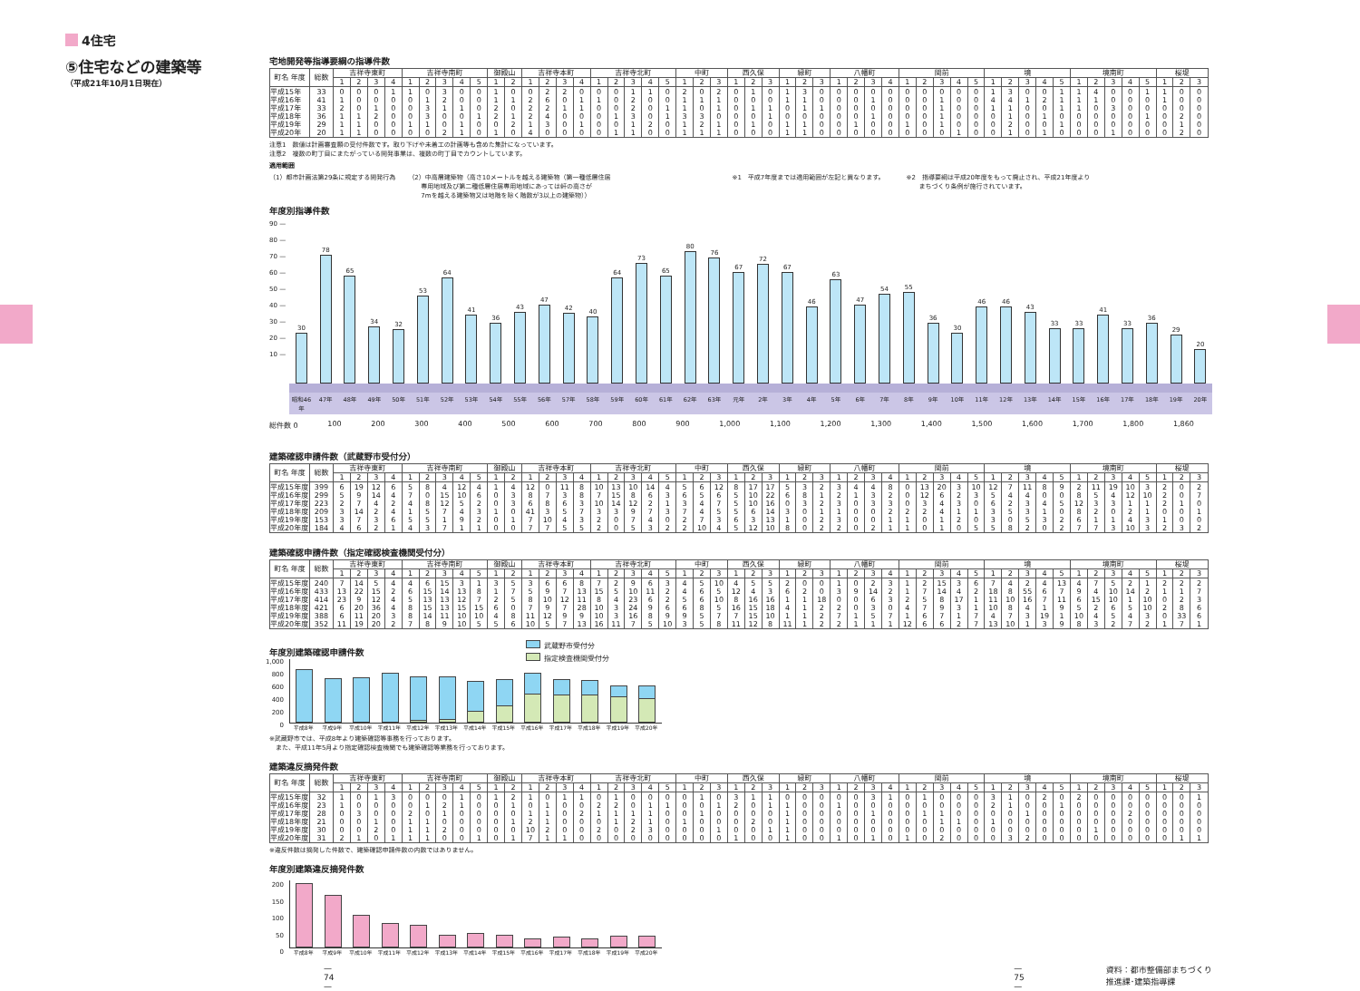4住宅
⑤住宅などの建築等
（平成21年10月1日現在）
宅地開発等指導要綱の指導件数
| 町名 年度 | 総数 | 吉祥寺東町 | | | | 吉祥寺南町 | | | | | 御殿山 | | 吉祥寺本町 | | | | 吉祥寺北町 | | | | | 中町 | | | 西久保 | | | 緑町 | | | 八幡町 | | | | 関前 | | | | | 境 | | | | | 境南町 | | | | | 桜堤 | | |
| --- | --- | --- | --- | --- | --- | --- | --- | --- | --- | --- | --- | --- | --- | --- | --- | --- | --- | --- | --- | --- | --- | --- | --- | --- | --- | --- | --- | --- | --- | --- | --- | --- | --- | --- | --- | --- | --- | --- | --- | --- | --- | --- | --- | --- | --- | --- | --- | --- | --- | --- | --- | --- |
| | | 1 | 2 | 3 | 4 | 1 | 2 | 3 | 4 | 5 | 1 | 2 | 1 | 2 | 3 | 4 | 1 | 2 | 3 | 4 | 5 | 1 | 2 | 3 | 1 | 2 | 3 | 1 | 2 | 3 | 1 | 2 | 3 | 4 | 1 | 2 | 3 | 4 | 5 | 1 | 2 | 3 | 4 | 5 | 1 | 2 | 3 | 4 | 5 | 1 | 2 | 3 |
| 平成15年 | 33 | 0 | 0 | 0 | 1 | 1 | 0 | 3 | 0 | 0 | 1 | 0 | 0 | 2 | 2 | 0 | 0 | 0 | 1 | 1 | 0 | 2 | 0 | 2 | 0 | 1 | 0 | 1 | 3 | 0 | 0 | 0 | 0 | 0 | 0 | 0 | 0 | 0 | 0 | 1 | 3 | 0 | 0 | 1 | 1 | 4 | 0 | 0 | 1 | 1 | 0 | 0 |
| 平成16年 | 41 | 1 | 0 | 0 | 0 | 0 | 1 | 2 | 0 | 0 | 1 | 1 | 2 | 6 | 0 | 1 | 1 | 0 | 2 | 0 | 0 | 1 | 1 | 1 | 0 | 0 | 0 | 1 | 1 | 0 | 0 | 0 | 1 | 0 | 0 | 0 | 1 | 0 | 0 | 4 | 4 | 1 | 2 | 1 | 1 | 1 | 0 | 0 | 0 | 1 | 0 | 0 |
| 平成17年 | 33 | 2 | 0 | 1 | 0 | 0 | 3 | 1 | 1 | 0 | 2 | 0 | 2 | 2 | 1 | 1 | 0 | 0 | 2 | 0 | 1 | 1 | 0 | 1 | 0 | 1 | 1 | 0 | 1 | 1 | 0 | 0 | 0 | 0 | 0 | 0 | 1 | 0 | 0 | 1 | 1 | 0 | 0 | 1 | 1 | 0 | 3 | 0 | 0 | 0 | 0 | 0 |
| 平成18年 | 36 | 1 | 1 | 2 | 0 | 0 | 3 | 0 | 0 | 1 | 2 | 1 | 2 | 4 | 0 | 0 | 0 | 1 | 3 | 0 | 1 | 3 | 3 | 0 | 0 | 0 | 1 | 0 | 0 | 0 | 0 | 0 | 1 | 0 | 0 | 0 | 1 | 0 | 0 | 0 | 1 | 0 | 1 | 0 | 0 | 0 | 0 | 0 | 1 | 0 | 2 | 0 |
| 平成19年 | 29 | 1 | 1 | 0 | 0 | 1 | 1 | 0 | 1 | 0 | 0 | 2 | 1 | 3 | 0 | 1 | 0 | 0 | 1 | 2 | 0 | 1 | 2 | 1 | 0 | 1 | 0 | 1 | 1 | 0 | 0 | 1 | 0 | 0 | 1 | 0 | 1 | 0 | 0 | 0 | 2 | 0 | 0 | 1 | 0 | 0 | 0 | 0 | 0 | 0 | 1 | 0 |
| 平成20年 | 20 | 1 | 1 | 0 | 0 | 0 | 0 | 2 | 1 | 0 | 1 | 0 | 4 | 0 | 0 | 0 | 0 | 1 | 1 | 0 | 0 | 1 | 1 | 1 | 0 | 0 | 0 | 1 | 1 | 0 | 0 | 0 | 0 | 0 | 0 | 0 | 0 | 1 | 0 | 0 | 1 | 0 | 1 | 0 | 0 | 0 | 1 | 0 | 0 | 0 | 2 | 0 |
注意1　数値は計画審査願の受付件数です。取り下げや未着工の計画等も含めた集計になっています。
注意2　複数の町丁目にまたがっている開発事業は、複数の町丁目でカウントしています。
適用範囲
（1）都市計画法第29条に規定する開発行為
（2）中高層建築物（高さ10メートルを越える建築物（第一種低層住居
　　専用地域及び第二種低層住居専用地域にあっては軒の高さが
　　7mを越える建築物又は地階を除く階数が3以上の建築物））
※1　平成7年度までは適用範囲が左記と異なります。
※2　指導要綱は平成20年度をもって廃止され、平成21年度より
　　まちづくり条例が施行されています。
年度別指導件数
90 —
80 —
70 —
60 —
50 —
40 —
30 —
20 —
10 —
30
78
65
34
32
53
64
41
36
43
47
42
40
64
73
65
80
76
67
72
67
46
63
47
54
55
36
30
46
46
43
33
33
41
33
36
29
20
昭和46年 47年 48年 49年 50年 51年 52年 53年 54年 55年 56年 57年 58年 59年 60年 61年 62年 63年 元年 2年 3年 4年 5年 6年 7年 8年 9年 10年 11年 12年 13年 14年 15年 16年 17年 18年 19年 20年
総件数 0 100 200 300 400 500 600 700 800 900 1,000 1,100 1,200 1,300 1,400 1,500 1,600 1,700 1,800 1,860
建築確認申請件数（武蔵野市受付分）
| 町名 年度 | 総数 | 吉祥寺東町 | | | | 吉祥寺南町 | | | | | 御殿山 | | 吉祥寺本町 | | | | 吉祥寺北町 | | | | | 中町 | | | 西久保 | | | 緑町 | | | 八幡町 | | | | 関前 | | | | | 境 | | | | | 境南町 | | | | | 桜堤 | | |
| --- | --- | --- | --- | --- | --- | --- | --- | --- | --- | --- | --- | --- | --- | --- | --- | --- | --- | --- | --- | --- | --- | --- | --- | --- | --- | --- | --- | --- | --- | --- | --- | --- | --- | --- | --- | --- | --- | --- | --- | --- | --- | --- | --- | --- | --- | --- | --- | --- | --- | --- | --- | --- |
| | | 1 | 2 | 3 | 4 | 1 | 2 | 3 | 4 | 5 | 1 | 2 | 1 | 2 | 3 | 4 | 1 | 2 | 3 | 4 | 5 | 1 | 2 | 3 | 1 | 2 | 3 | 1 | 2 | 3 | 1 | 2 | 3 | 4 | 1 | 2 | 3 | 4 | 5 | 1 | 2 | 3 | 4 | 5 | 1 | 2 | 3 | 4 | 5 | 1 | 2 | 3 |
| 平成15年度 | 399 | 6 | 19 | 12 | 6 | 5 | 8 | 4 | 12 | 4 | 1 | 4 | 12 | 0 | 11 | 8 | 10 | 13 | 10 | 14 | 4 | 5 | 6 | 12 | 8 | 17 | 17 | 5 | 3 | 2 | 3 | 4 | 4 | 8 | 0 | 13 | 20 | 3 | 10 | 12 | 7 | 11 | 8 | 9 | 2 | 11 | 19 | 10 | 3 | 2 | 0 | 2 |
| 平成16年度 | 299 | 5 | 9 | 14 | 4 | 7 | 0 | 15 | 10 | 6 | 0 | 3 | 8 | 7 | 3 | 8 | 7 | 15 | 8 | 6 | 3 | 6 | 5 | 6 | 5 | 10 | 22 | 6 | 8 | 1 | 2 | 1 | 3 | 2 | 0 | 12 | 6 | 2 | 3 | 5 | 4 | 4 | 0 | 0 | 8 | 5 | 4 | 12 | 10 | 2 | 0 | 7 |
| 平成17年度 | 223 | 2 | 7 | 4 | 2 | 4 | 8 | 12 | 5 | 2 | 0 | 3 | 6 | 8 | 6 | 3 | 10 | 14 | 12 | 2 | 1 | 3 | 4 | 7 | 5 | 10 | 16 | 0 | 3 | 2 | 3 | 0 | 3 | 3 | 0 | 3 | 4 | 3 | 0 | 6 | 2 | 3 | 4 | 5 | 12 | 3 | 3 | 1 | 1 | 2 | 1 | 0 |
| 平成18年度 | 209 | 3 | 14 | 2 | 4 | 1 | 5 | 7 | 4 | 3 | 1 | 0 | 41 | 3 | 5 | 7 | 3 | 3 | 9 | 7 | 3 | 7 | 4 | 5 | 5 | 6 | 14 | 3 | 0 | 1 | 1 | 0 | 0 | 2 | 2 | 2 | 4 | 1 | 1 | 3 | 5 | 3 | 1 | 0 | 8 | 2 | 0 | 2 | 1 | 0 | 0 | 1 |
| 平成19年度 | 153 | 3 | 7 | 3 | 6 | 5 | 5 | 1 | 9 | 2 | 0 | 1 | 7 | 10 | 4 | 3 | 2 | 0 | 7 | 4 | 0 | 2 | 7 | 3 | 6 | 3 | 13 | 1 | 0 | 2 | 3 | 0 | 0 | 1 | 1 | 0 | 1 | 2 | 0 | 3 | 0 | 5 | 3 | 2 | 6 | 1 | 1 | 4 | 3 | 1 | 0 | 0 |
| 平成20年度 | 184 | 4 | 6 | 2 | 1 | 4 | 3 | 7 | 1 | 1 | 0 | 0 | 7 | 7 | 5 | 5 | 2 | 0 | 5 | 3 | 2 | 2 | 10 | 4 | 5 | 12 | 10 | 8 | 0 | 2 | 2 | 0 | 2 | 1 | 1 | 0 | 1 | 0 | 5 | 5 | 8 | 2 | 0 | 2 | 7 | 7 | 3 | 10 | 3 | 2 | 3 | 2 |
建築確認申請件数（指定確認検査機関受付分）
| 町名 年度 | 総数 | 吉祥寺東町 | | | | 吉祥寺南町 | | | | | 御殿山 | | 吉祥寺本町 | | | | 吉祥寺北町 | | | | | 中町 | | | 西久保 | | | 緑町 | | | 八幡町 | | | | 関前 | | | | | 境 | | | | | 境南町 | | | | | 桜堤 | | |
| --- | --- | --- | --- | --- | --- | --- | --- | --- | --- | --- | --- | --- | --- | --- | --- | --- | --- | --- | --- | --- | --- | --- | --- | --- | --- | --- | --- | --- | --- | --- | --- | --- | --- | --- | --- | --- | --- | --- | --- | --- | --- | --- | --- | --- | --- | --- | --- | --- | --- | --- | --- | --- |
| | | 1 | 2 | 3 | 4 | 1 | 2 | 3 | 4 | 5 | 1 | 2 | 1 | 2 | 3 | 4 | 1 | 2 | 3 | 4 | 5 | 1 | 2 | 3 | 1 | 2 | 3 | 1 | 2 | 3 | 1 | 2 | 3 | 4 | 1 | 2 | 3 | 4 | 5 | 1 | 2 | 3 | 4 | 5 | 1 | 2 | 3 | 4 | 5 | 1 | 2 | 3 |
| 平成15年度 | 240 | 7 | 14 | 5 | 4 | 4 | 6 | 15 | 3 | 1 | 3 | 5 | 3 | 6 | 6 | 8 | 7 | 2 | 9 | 6 | 3 | 4 | 5 | 10 | 4 | 5 | 5 | 2 | 0 | 0 | 1 | 0 | 2 | 3 | 1 | 2 | 15 | 3 | 6 | 7 | 4 | 2 | 4 | 13 | 4 | 7 | 5 | 2 | 1 | 2 | 2 | 2 |
| 平成16年度 | 433 | 13 | 22 | 15 | 2 | 6 | 15 | 14 | 13 | 8 | 1 | 7 | 5 | 9 | 7 | 13 | 15 | 5 | 10 | 11 | 2 | 4 | 6 | 5 | 12 | 4 | 3 | 6 | 2 | 0 | 3 | 9 | 14 | 2 | 1 | 7 | 14 | 4 | 2 | 18 | 8 | 55 | 6 | 7 | 9 | 4 | 10 | 14 | 2 | 1 | 1 | 7 |
| 平成17年度 | 414 | 23 | 9 | 12 | 4 | 5 | 13 | 13 | 12 | 7 | 2 | 5 | 8 | 10 | 12 | 11 | 8 | 4 | 23 | 6 | 2 | 5 | 6 | 10 | 8 | 16 | 16 | 1 | 1 | 18 | 0 | 0 | 6 | 3 | 2 | 5 | 8 | 17 | 1 | 11 | 10 | 16 | 7 | 11 | 6 | 15 | 10 | 1 | 10 | 0 | 2 | 3 |
| 平成18年度 | 421 | 6 | 20 | 36 | 4 | 8 | 15 | 13 | 15 | 15 | 6 | 0 | 7 | 9 | 7 | 28 | 10 | 3 | 24 | 9 | 6 | 6 | 8 | 5 | 16 | 15 | 18 | 4 | 1 | 2 | 2 | 0 | 3 | 0 | 4 | 7 | 9 | 3 | 1 | 10 | 8 | 4 | 1 | 9 | 5 | 2 | 6 | 5 | 10 | 2 | 8 | 6 |
| 平成19年度 | 388 | 6 | 11 | 20 | 3 | 8 | 14 | 11 | 10 | 10 | 4 | 8 | 11 | 12 | 9 | 9 | 10 | 3 | 16 | 8 | 9 | 9 | 5 | 7 | 7 | 15 | 10 | 1 | 1 | 2 | 7 | 1 | 5 | 7 | 1 | 6 | 7 | 1 | 7 | 4 | 7 | 3 | 19 | 1 | 10 | 4 | 5 | 4 | 3 | 0 | 33 | 6 |
| 平成20年度 | 352 | 11 | 19 | 20 | 2 | 7 | 8 | 9 | 10 | 5 | 5 | 6 | 10 | 5 | 7 | 13 | 16 | 11 | 7 | 5 | 10 | 3 | 5 | 8 | 11 | 12 | 8 | 11 | 1 | 2 | 2 | 1 | 1 | 1 | 12 | 6 | 6 | 2 | 7 | 13 | 10 | 1 | 3 | 9 | 8 | 3 | 2 | 7 | 2 | 1 | 7 | 1 |
年度別建築確認申請件数
1,000
800
600
400
200
0
平成8年 平成9年 平成10年 平成11年 平成12年 平成13年 平成14年 平成15年 平成16年 平成17年 平成18年 平成19年 平成20年
武蔵野市受付分
指定検査機関受付分
※武蔵野市では、平成8年より建築確認等事務を行っております。
　また、平成11年5月より指定確認検査機関でも建築確認等業務を行っております。
建築違反摘発件数
| 町名 年度 | 総数 | 吉祥寺東町 | | | | 吉祥寺南町 | | | | | 御殿山 | | 吉祥寺本町 | | | | 吉祥寺北町 | | | | | 中町 | | | 西久保 | | | 緑町 | | | 八幡町 | | | | 関前 | | | | | 境 | | | | | 境南町 | | | | | 桜堤 | | |
| --- | --- | --- | --- | --- | --- | --- | --- | --- | --- | --- | --- | --- | --- | --- | --- | --- | --- | --- | --- | --- | --- | --- | --- | --- | --- | --- | --- | --- | --- | --- | --- | --- | --- | --- | --- | --- | --- | --- | --- | --- | --- | --- | --- | --- | --- | --- | --- | --- | --- | --- | --- | --- |
| | | 1 | 2 | 3 | 4 | 1 | 2 | 3 | 4 | 5 | 1 | 2 | 1 | 2 | 3 | 4 | 1 | 2 | 3 | 4 | 5 | 1 | 2 | 3 | 1 | 2 | 3 | 1 | 2 | 3 | 1 | 2 | 3 | 4 | 1 | 2 | 3 | 4 | 5 | 1 | 2 | 3 | 4 | 5 | 1 | 2 | 3 | 4 | 5 | 1 | 2 | 3 |
| 平成15年度 | 32 | 1 | 0 | 1 | 3 | 0 | 0 | 0 | 1 | 0 | 1 | 2 | 1 | 0 | 1 | 1 | 0 | 1 | 0 | 0 | 0 | 0 | 1 | 0 | 3 | 1 | 1 | 0 | 0 | 0 | 0 | 0 | 3 | 1 | 0 | 1 | 0 | 0 | 0 | 3 | 1 | 0 | 2 | 0 | 2 | 0 | 0 | 0 | 0 | 0 | 0 | 1 |
| 平成16年度 | 23 | 1 | 0 | 0 | 0 | 0 | 1 | 2 | 1 | 0 | 0 | 1 | 0 | 1 | 0 | 0 | 2 | 2 | 0 | 1 | 1 | 0 | 0 | 1 | 2 | 0 | 1 | 1 | 0 | 0 | 1 | 0 | 0 | 0 | 0 | 0 | 0 | 0 | 0 | 2 | 1 | 0 | 0 | 1 | 0 | 0 | 0 | 0 | 0 | 0 | 0 | 0 |
| 平成17年度 | 28 | 0 | 3 | 0 | 0 | 2 | 0 | 1 | 0 | 0 | 0 | 0 | 1 | 1 | 0 | 2 | 1 | 1 | 1 | 1 | 0 | 0 | 1 | 0 | 0 | 0 | 0 | 1 | 0 | 0 | 0 | 0 | 1 | 0 | 0 | 1 | 1 | 0 | 0 | 0 | 0 | 1 | 0 | 0 | 0 | 0 | 0 | 2 | 0 | 0 | 0 | 0 |
| 平成18年度 | 21 | 0 | 0 | 1 | 0 | 1 | 1 | 0 | 0 | 0 | 0 | 1 | 2 | 1 | 0 | 0 | 0 | 1 | 2 | 1 | 0 | 1 | 0 | 0 | 0 | 2 | 0 | 1 | 0 | 0 | 0 | 0 | 0 | 0 | 0 | 0 | 1 | 1 | 0 | 1 | 0 | 0 | 0 | 0 | 0 | 0 | 0 | 0 | 0 | 0 | 0 | 0 |
| 平成19年度 | 30 | 0 | 0 | 2 | 0 | 1 | 1 | 2 | 0 | 0 | 0 | 0 | 10 | 2 | 0 | 0 | 2 | 0 | 2 | 3 | 0 | 0 | 0 | 1 | 0 | 0 | 1 | 1 | 0 | 0 | 0 | 0 | 0 | 0 | 0 | 0 | 0 | 0 | 0 | 0 | 0 | 0 | 0 | 0 | 0 | 1 | 0 | 0 | 0 | 0 | 0 | 0 |
| 平成20年度 | 31 | 2 | 1 | 0 | 1 | 1 | 1 | 0 | 0 | 1 | 0 | 1 | 7 | 1 | 1 | 0 | 0 | 0 | 0 | 0 | 0 | 0 | 0 | 0 | 1 | 0 | 0 | 1 | 0 | 0 | 1 | 0 | 1 | 0 | 1 | 0 | 2 | 0 | 0 | 0 | 3 | 2 | 0 | 0 | 0 | 0 | 0 | 0 | 0 | 0 | 1 | 1 |
※違反件数は摘発した件数で、建築確認申請件数の内数ではありません。
年度別建築違反摘発件数
200
150
100
50
0
平成8年 平成9年 平成10年 平成11年 平成12年 平成13年 平成14年 平成15年 平成16年 平成17年 平成18年 平成19年 平成20年
— 74 — — 75 — 資料：都市整備部まちづくり推進課･建築指導課